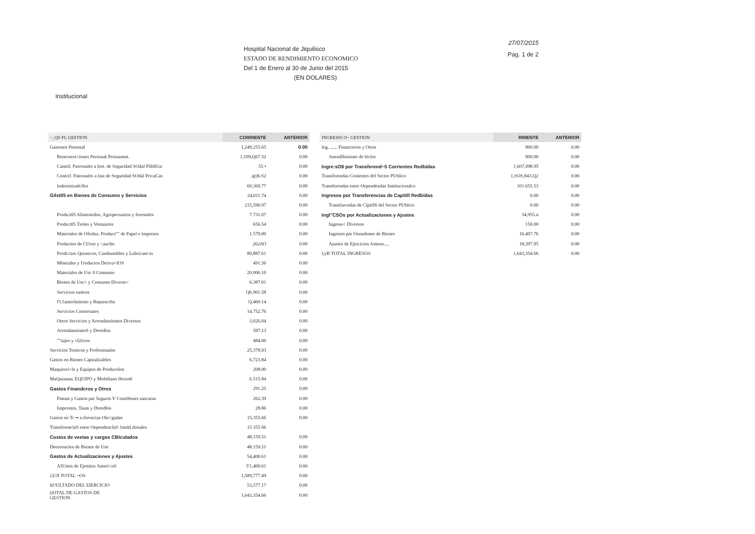Hospital Nacional de Jiquilisco
ESTADO DE RENDIMIENTO ECONOMICO
Del 1 de Enero al 30 de Junio del 2015
(EN DOLARES)
27/07/2015
Pag. 1 de 2
Institucional
| ~_QS PI; GESTION | CORRIENTE | ANTERIOR |
| --- | --- | --- |
| Gastosen Personal | 1,249,255.65 | 0.00 |
| Remcnera<iones Personal Permanent. | 1,109,Q67.32 | 0.00 |
| Cantril. Parronales a lost. de Seguridad SOdal PlibllGa | 55 • | 0.00 |
| ContriJ. Patronales a lnst de Seguridad SOdal PrivaCas | .q()6.S2 | 0.00 |
| lndernnizadclles | 60,369.77 | 0.00 |
| Gilst05 en Bienes de Consumo y Servicios | 24,011.74 | 0.00 |
| | 215,590.97 | 0.00 |
| Produ:t05 Alimentidos, Agropecuarios y forestales | 7.731.07 | 0.00 |
| Produ:t05 Troles y Vestuarios | 656.54 | 0.00 |
| Materiales de Ofodna. Product"" de Papel e lmpresos | 1.579.00 | 0.00 |
| Productos de CUero y ::aucho | 262AO | 0.00 |
| Prodt:ctos Quimicos, Cambustibles y Lubricant es | 80,887.61 | 0.00 |
| Mlnerales y I'roductos Deriva<lOS | 491.56 | 0.00 |
| Materiales de Usc 0 Consumo | 20.006.10 | 0.00 |
| Bienes de Usc> y Consumo Diverse> | 6.387.01 | 0.00 |
| Servicios sasleos | Q6.901.58 | 0.00 |
| f'l.1anterlmiento y Reparaci6n | Q.460.14 | 0.00 |
| Servicios Comeroaies | 14.752.76 | 0.00 |
| Oteos Servicios y Arrendamientos Diversos | 3,026.04 | 0.00 |
| ArrendamientoS y Deredlos | 587.13 | 0.00 |
| ""sajes y vl2ticos | 484.00 | 0.00 |
| Servicios Temicos y Profesionales | 25,378.03 | 0.00 |
| Gastos en Bienes Capitalizables | 6,723.84 | 0.00 |
| Maquirori<ls y Equipos de Producelon | 208.00 | 0.00 |
| MaQuinana. EQUIPO y Mobillano 0lvers0 | 6.515.84 | 0.00 |
| Gastos Finandcros y Otros | 291.25 | 0.00 |
| Pnmas y Gastos par 5eguros V Comi9ones sancaras | 262.39 | 0.00 |
| Impcestos, Tasas y Deredlos | 28.86 | 0.00 |
| Gastos en Tr •• n.ferencias Olo<gadas | 15,355.66 | 0.00 |
| TransferenclaS entre OependencIaS !nstitLdonales | 15 355 66 | |
| Costos de veetas y cargos CBlculados | 48,159.51 | 0.00 |
| Deoreoacien de Bienes de Uso | 48.159.51 | 0.00 |
| Gastos de Actualizaciones y Ajustes | 54,400.61 | 0.00 |
| AJUstes de Ejetttios Anteri<nS | 5'1,400.61 | 0.00 |
| i;UJI TOTAL ~OS | 1,589,777.49 | 0.00 |
| ltl?ULTADO DEL ElERCICIO | 53,577.17 | 0.00 |
| [iOTAL DE GASTOS DE GESTION | 1,643,354.66 | 0.00 |
| INGRES05 O~ GESTION | RRIENTE | ANTERIOR |
| --- | --- | --- |
| log...,..,. Financieros y Otros | 900.00 | 0.00 |
| Anendllmionto de 6icles | 900.00 | 0.00 |
| Ingre:sO$ por Transferend~5 Corrientes Redbidas | 1,607,498.95 | 0.00 |
| Transferendas Conientes del Sector PUblico | 1,SOS,843.Q2 | 0.00 |
| Transferendas entre Oependendas Institucionalcs | 101.655.53 | 0.00 |
| Ingresos por Transferencias de Capitill Redbidas | 0.00 | 0.00 |
| Transfurcndas de ClpitDl del Sector PUblico | 0.00 | 0.00 |
| Ingl"CSOs por Actualizaciones y Ajustes | 34,955.n | 0.00 |
| Ingreso< Diversos | 150.00 | 0.00 |
| Ingresos par Oonadones de Bienes | 16.407.76 | 0.00 |
| Ajustes de Ejen:icios Anteno..,. | 18,397.95 | 0.00 |
| l;yB TOTAL INGRESOS | 1,643,354.66 | 0.00 |